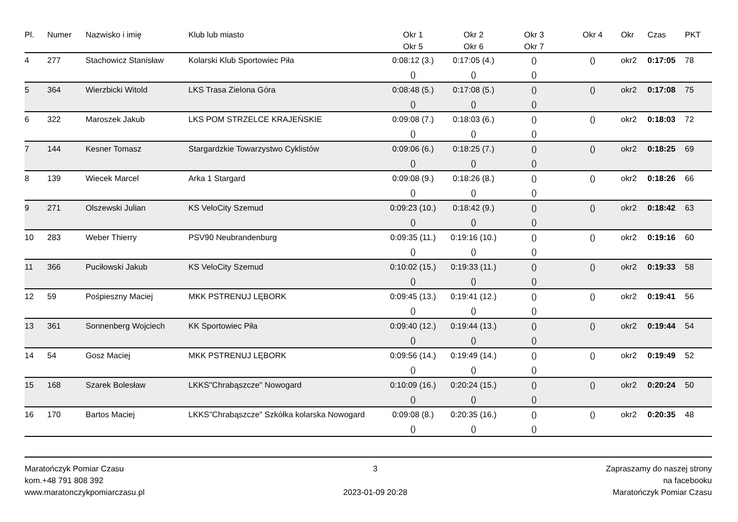| Pl. | Numer | Nazwisko i imię | Klub lub miasto | Okr 1 Okr 5 | Okr 2 Okr 6 | Okr 3 Okr 7 | Okr 4 | Okr | Czas | PKT |
| --- | --- | --- | --- | --- | --- | --- | --- | --- | --- | --- |
| 4 | 277 | Stachowicz Stanisław | Kolarski Klub Sportowiec Piła | 0:08:12 (3.) | 0:17:05 (4.) | () | () | okr2 | 0:17:05 | 78 |
| | | | | () | () | () | | | | |
| 5 | 364 | Wierzbicki Witold | LKS Trasa Zielona Góra | 0:08:48 (5.) | 0:17:08 (5.) | () | () | okr2 | 0:17:08 | 75 |
| | | | | () | () | () | | | | |
| 6 | 322 | Maroszek Jakub | LKS POM STRZELCE KRAJEŃSKIE | 0:09:08 (7.) | 0:18:03 (6.) | () | () | okr2 | 0:18:03 | 72 |
| | | | | () | () | () | | | | |
| 7 | 144 | Kesner Tomasz | Stargardzkie Towarzystwo Cyklistów | 0:09:06 (6.) | 0:18:25 (7.) | () | () | okr2 | 0:18:25 | 69 |
| | | | | () | () | () | | | | |
| 8 | 139 | Wiecek Marcel | Arka 1 Stargard | 0:09:08 (9.) | 0:18:26 (8.) | () | () | okr2 | 0:18:26 | 66 |
| | | | | () | () | () | | | | |
| 9 | 271 | Olszewski Julian | KS VeloCity Szemud | 0:09:23 (10.) | 0:18:42 (9.) | () | () | okr2 | 0:18:42 | 63 |
| | | | | () | () | () | | | | |
| 10 | 283 | Weber Thierry | PSV90 Neubrandenburg | 0:09:35 (11.) | 0:19:16 (10.) | () | () | okr2 | 0:19:16 | 60 |
| | | | | () | () | () | | | | |
| 11 | 366 | Puciłowski Jakub | KS VeloCity Szemud | 0:10:02 (15.) | 0:19:33 (11.) | () | () | okr2 | 0:19:33 | 58 |
| | | | | () | () | () | | | | |
| 12 | 59 | Pośpieszny Maciej | MKK PSTRENUJ LĘBORK | 0:09:45 (13.) | 0:19:41 (12.) | () | () | okr2 | 0:19:41 | 56 |
| | | | | () | () | () | | | | |
| 13 | 361 | Sonnenberg Wojciech | KK Sportowiec Piła | 0:09:40 (12.) | 0:19:44 (13.) | () | () | okr2 | 0:19:44 | 54 |
| | | | | () | () | () | | | | |
| 14 | 54 | Gosz Maciej | MKK PSTRENUJ LĘBORK | 0:09:56 (14.) | 0:19:49 (14.) | () | () | okr2 | 0:19:49 | 52 |
| | | | | () | () | () | | | | |
| 15 | 168 | Szarek Bolesław | LKKS"Chrabąszcze" Nowogard | 0:10:09 (16.) | 0:20:24 (15.) | () | () | okr2 | 0:20:24 | 50 |
| | | | | () | () | () | | | | |
| 16 | 170 | Bartos Maciej | LKKS"Chrabąszcze" Szkółka kolarska Nowogard | 0:09:08 (8.) | 0:20:35 (16.) | () | () | okr2 | 0:20:35 | 48 |
| | | | | () | () | () | | | | |
Maratończyk Pomiar Czasu
kom.+48 791 808 392
www.maratonczykpomiarczasu.pl
3
2023-01-09 20:28
Zapraszamy do naszej strony
na facebooku
Maratończyk Pomiar Czasu